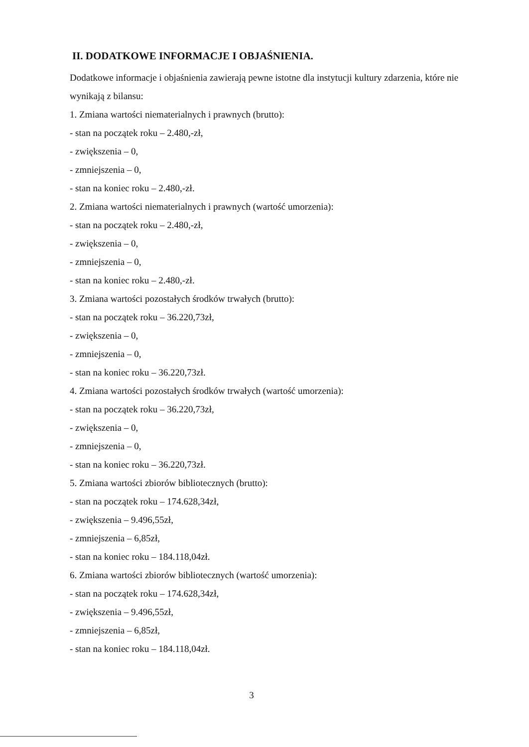II. DODATKOWE INFORMACJE I OBJAŚNIENIA.
Dodatkowe informacje i objaśnienia zawierają pewne istotne dla instytucji kultury zdarzenia, które nie wynikają z bilansu:
1. Zmiana wartości niematerialnych i prawnych (brutto):
- stan na początek roku – 2.480,-zł,
- zwiększenia – 0,
- zmniejszenia – 0,
- stan na koniec roku – 2.480,-zł.
2. Zmiana wartości niematerialnych i prawnych (wartość umorzenia):
- stan na początek roku – 2.480,-zł,
- zwiększenia – 0,
- zmniejszenia – 0,
- stan na koniec roku – 2.480,-zł.
3. Zmiana wartości pozostałych środków trwałych (brutto):
- stan na początek roku – 36.220,73zł,
- zwiększenia – 0,
- zmniejszenia – 0,
- stan na koniec roku – 36.220,73zł.
4. Zmiana wartości pozostałych środków trwałych (wartość umorzenia):
- stan na początek roku – 36.220,73zł,
- zwiększenia – 0,
- zmniejszenia – 0,
- stan na koniec roku – 36.220,73zł.
5. Zmiana wartości zbiorów bibliotecznych (brutto):
- stan na początek roku – 174.628,34zł,
- zwiększenia – 9.496,55zł,
- zmniejszenia – 6,85zł,
- stan na koniec roku – 184.118,04zł.
6. Zmiana wartości zbiorów bibliotecznych (wartość umorzenia):
- stan na początek roku – 174.628,34zł,
- zwiększenia – 9.496,55zł,
- zmniejszenia – 6,85zł,
- stan na koniec roku – 184.118,04zł.
3